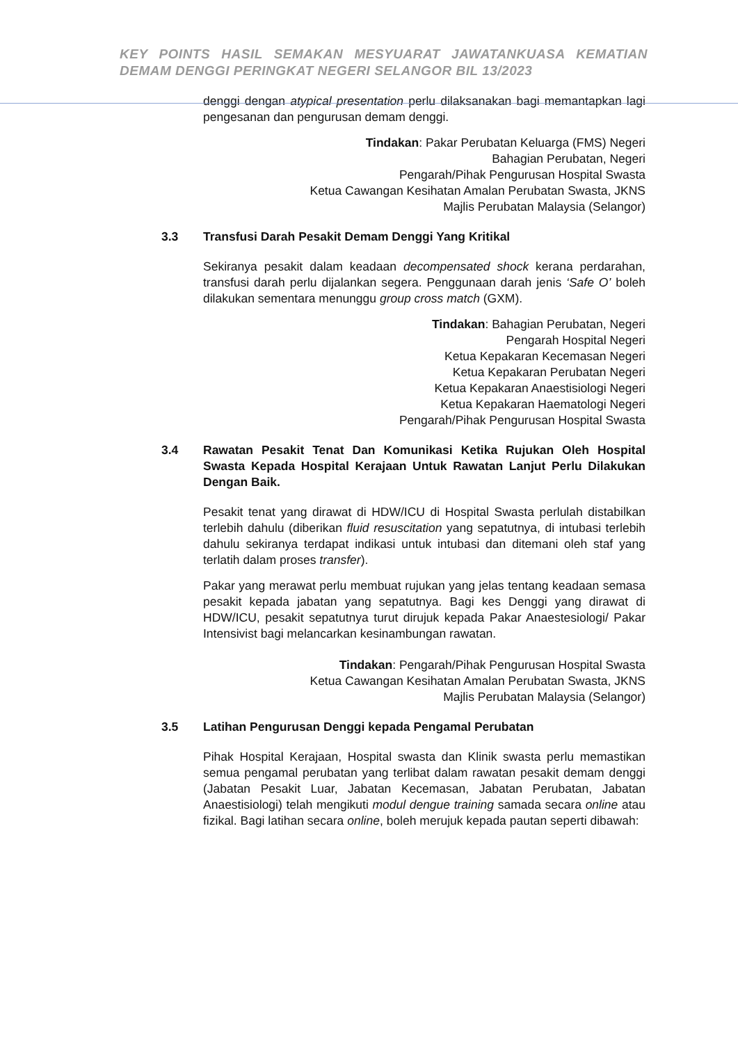KEY POINTS HASIL SEMAKAN MESYUARAT JAWATANKUASA KEMATIAN DEMAM DENGGI PERINGKAT NEGERI SELANGOR BIL 13/2023
denggi dengan atypical presentation perlu dilaksanakan bagi memantapkan lagi pengesanan dan pengurusan demam denggi.
Tindakan: Pakar Perubatan Keluarga (FMS) Negeri
Bahagian Perubatan, Negeri
Pengarah/Pihak Pengurusan Hospital Swasta
Ketua Cawangan Kesihatan Amalan Perubatan Swasta, JKNS
Majlis Perubatan Malaysia (Selangor)
3.3 Transfusi Darah Pesakit Demam Denggi Yang Kritikal
Sekiranya pesakit dalam keadaan decompensated shock kerana perdarahan, transfusi darah perlu dijalankan segera. Penggunaan darah jenis ‘Safe O’ boleh dilakukan sementara menunggu group cross match (GXM).
Tindakan: Bahagian Perubatan, Negeri
Pengarah Hospital Negeri
Ketua Kepakaran Kecemasan Negeri
Ketua Kepakaran Perubatan Negeri
Ketua Kepakaran Anaestisiologi Negeri
Ketua Kepakaran Haematologi Negeri
Pengarah/Pihak Pengurusan Hospital Swasta
3.4 Rawatan Pesakit Tenat Dan Komunikasi Ketika Rujukan Oleh Hospital Swasta Kepada Hospital Kerajaan Untuk Rawatan Lanjut Perlu Dilakukan Dengan Baik.
Pesakit tenat yang dirawat di HDW/ICU di Hospital Swasta perlulah distabilkan terlebih dahulu (diberikan fluid resuscitation yang sepatutnya, di intubasi terlebih dahulu sekiranya terdapat indikasi untuk intubasi dan ditemani oleh staf yang terlatih dalam proses transfer).
Pakar yang merawat perlu membuat rujukan yang jelas tentang keadaan semasa pesakit kepada jabatan yang sepatutnya. Bagi kes Denggi yang dirawat di HDW/ICU, pesakit sepatutnya turut dirujuk kepada Pakar Anaestesiologi/ Pakar Intensivist bagi melancarkan kesinambungan rawatan.
Tindakan: Pengarah/Pihak Pengurusan Hospital Swasta
Ketua Cawangan Kesihatan Amalan Perubatan Swasta, JKNS
Majlis Perubatan Malaysia (Selangor)
3.5 Latihan Pengurusan Denggi kepada Pengamal Perubatan
Pihak Hospital Kerajaan, Hospital swasta dan Klinik swasta perlu memastikan semua pengamal perubatan yang terlibat dalam rawatan pesakit demam denggi (Jabatan Pesakit Luar, Jabatan Kecemasan, Jabatan Perubatan, Jabatan Anaestisiologi) telah mengikuti modul dengue training samada secara online atau fizikal. Bagi latihan secara online, boleh merujuk kepada pautan seperti dibawah: